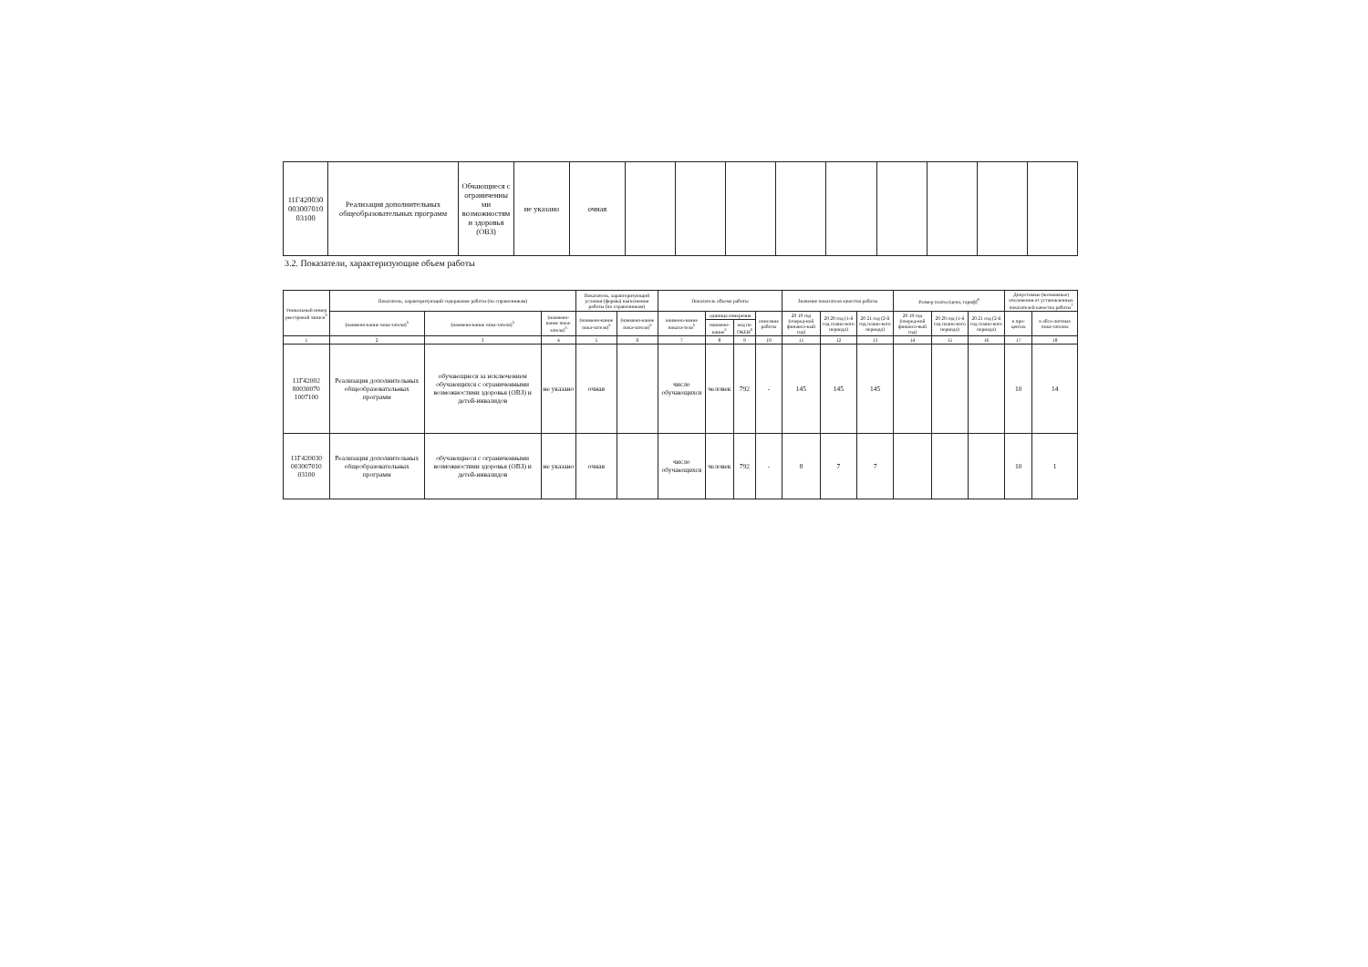| 11Г420030 003007010 03100 | Реализация дополнительных общеобразовательных программ | Обчающиеся с ограниченны ми возможностям и здоровья (ОВЗ) | не указано | очная | | | | | | | | | |
3.2. Показатели, характеризующие объем работы
| Уникальный номер реестровой записи<sup>5</sup> | Показатель, характеризующий содержание работы (по справочникам) | | | Показатель, характеризующий условия (формы) выполнения работы (по справочникам) | | Показатель объема работы | | | | Значение показателя качества работы | | | Размер платы (цена, тариф)<sup>8</sup> | | | Допустимые (возможные) отклонения от установленных показателей качества работы<sup>7</sup> | |
| --- | --- | --- | --- | --- | --- | --- | --- | --- | --- | --- | --- | --- | --- | --- | --- | --- | --- |
| | (наимено-вание пока-зателя)<sup>5</sup> | (наимено-вание пока-зателя)<sup>5</sup> | (наимено-вание пока-зателя)<sup>5</sup> | (наимено-вание пока-зателя)<sup>5</sup> | (наимено-вание пока-зателя)<sup>5</sup> | наимено-вание показа-теля<sup>5</sup> | единица измерения | | описание работы | 20 19 год (очеред-ной финансо-вый год) | 20 20 год (1-й год плано-вого периода) | 20 21 год (2-й год плано-вого периода) | 20 19 год (очеред-ной финансо-вый год) | 20 20 год (1-й год плано-вого периода) | 20 21 год (2-й год плано-вого периода) | в про-центах | в абсо-лютных пока-зателях |
| | | | | | | | наимено-вание<sup>5</sup> | код по ОКЕИ<sup>6</sup> | | | | | | | | | |
| 1 | 2 | 3 | 4 | 5 | 6 | 7 | 8 | 9 | 10 | 11 | 12 | 13 | 14 | 15 | 16 | 17 | 18 |
| 11Г42002 80030070 1007100 | Реализация дополнительных общеобразовательных программ | обучающиеся за исключением обучающихся с ограниченными возможностями здоровья (ОВЗ) и детей-инвалидов | не указано | очная | | число обучающихся | человек | 792 | - | 145 | 145 | 145 | | | | 10 | 14 |
| 11Г420030 003007010 03100 | Реализация дополнительных общеобразовательных программ | обучающиеся с ограниченными возможностями здоровья (ОВЗ) и детей-инвалидов | не указано | очная | | число обучающихся | человек | 792 | - | 8 | 7 | 7 | | | | 10 | 1 |